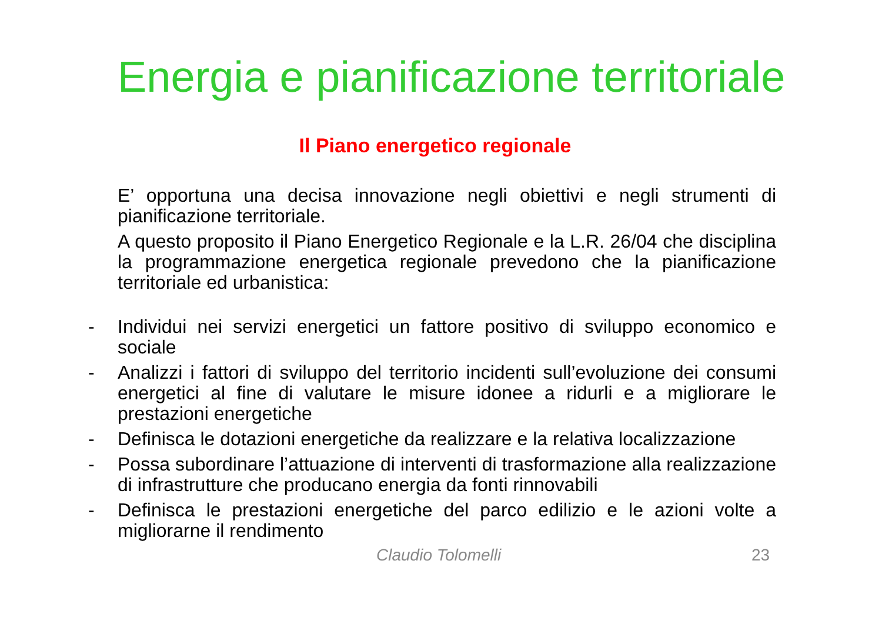Energia e pianificazione territoriale
Il Piano energetico regionale
E’ opportuna una decisa innovazione negli obiettivi e negli strumenti di pianificazione territoriale.
A questo proposito il Piano Energetico Regionale e la L.R. 26/04 che disciplina la programmazione energetica regionale prevedono che la pianificazione territoriale ed urbanistica:
- Individui nei servizi energetici un fattore positivo di sviluppo economico e sociale
- Analizzi i fattori di sviluppo del territorio incidenti sull’evoluzione dei consumi energetici al fine di valutare le misure idonee a ridurli e a migliorare le prestazioni energetiche
- Definisca le dotazioni energetiche da realizzare e la relativa localizzazione
- Possa subordinare l’attuazione di interventi di trasformazione alla realizzazione di infrastrutture che producano energia da fonti rinnovabili
- Definisca le prestazioni energetiche del parco edilizio e le azioni volte a migliorarne il rendimento
Claudio Tolomelli 23